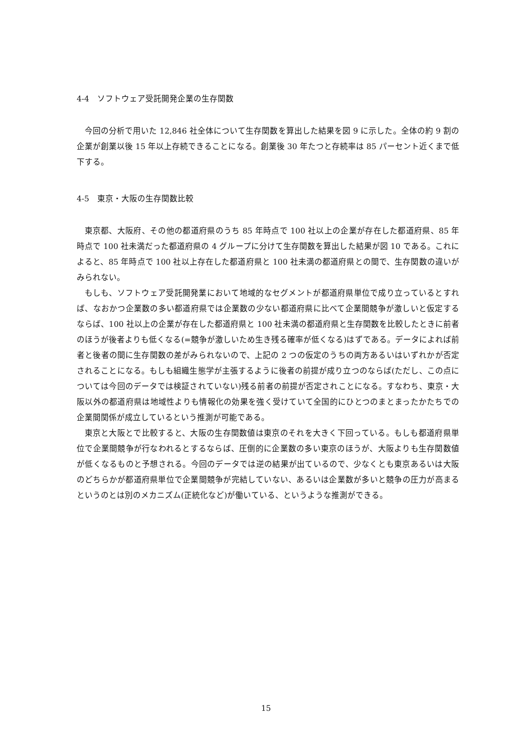4-4　ソフトウェア受託開発企業の生存関数
今回の分析で用いた 12,846 社全体について生存関数を算出した結果を図 9 に示した。全体の約 9 割の企業が創業以後 15 年以上存続できることになる。創業後 30 年たつと存続率は 85 パーセント近くまで低下する。
4-5　東京・大阪の生存関数比較
東京都、大阪府、その他の都道府県のうち 85 年時点で 100 社以上の企業が存在した都道府県、85 年時点で 100 社未満だった都道府県の 4 グループに分けて生存関数を算出した結果が図 10 である。これによると、85 年時点で 100 社以上存在した都道府県と 100 社未満の都道府県との間で、生存関数の違いがみられない。
もしも、ソフトウェア受託開発業において地域的なセグメントが都道府県単位で成り立っているとすれば、なおかつ企業数の多い都道府県では企業数の少ない都道府県に比べて企業間競争が激しいと仮定するならば、100 社以上の企業が存在した都道府県と 100 社未満の都道府県と生存関数を比較したときに前者のほうが後者よりも低くなる(=競争が激しいため生き残る確率が低くなる)はずである。データによれば前者と後者の間に生存関数の差がみられないので、上記の 2 つの仮定のうちの両方あるいはいずれかが否定されることになる。もしも組織生態学が主張するように後者の前提が成り立つのならば(ただし、この点については今回のデータでは検証されていない)残る前者の前提が否定されことになる。すなわち、東京・大阪以外の都道府県は地域性よりも情報化の効果を強く受けていて全国的にひとつのまとまったかたちでの企業間関係が成立しているという推測が可能である。
東京と大阪とで比較すると、大阪の生存関数値は東京のそれを大きく下回っている。もしも都道府県単位で企業間競争が行なわれるとするならば、圧倒的に企業数の多い東京のほうが、大阪よりも生存関数値が低くなるものと予想される。今回のデータでは逆の結果が出ているので、少なくとも東京あるいは大阪のどちらかが都道府県単位で企業間競争が完結していない、あるいは企業数が多いと競争の圧力が高まるというのとは別のメカニズム(正統化など)が働いている、というような推測ができる。
15